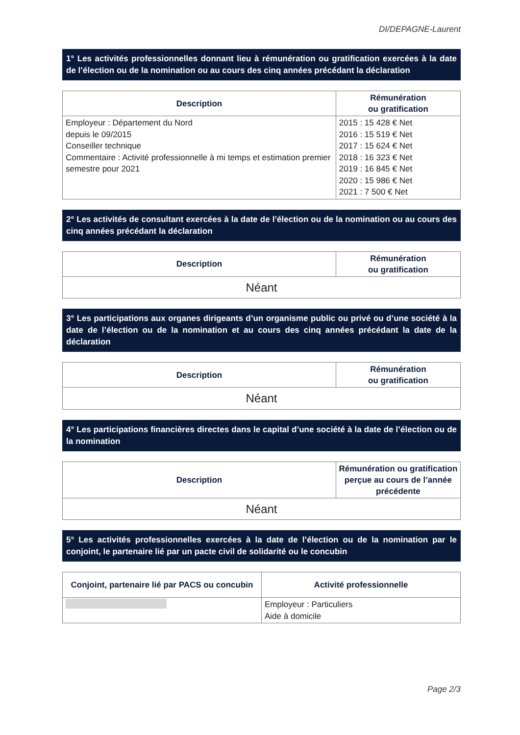DI/DEPAGNE-Laurent
1° Les activités professionnelles donnant lieu à rémunération ou gratification exercées à la date de l’élection ou de la nomination ou au cours des cinq années précédant la déclaration
| Description | Rémunération ou gratification |
| --- | --- |
| Employeur : Département du Nord depuis le 09/2015 Conseiller technique Commentaire : Activité professionnelle à mi temps et estimation premier semestre pour 2021 | 2015 : 15 428 € Net 2016 : 15 519 € Net 2017 : 15 624 € Net 2018 : 16 323 € Net 2019 : 16 845 € Net 2020 : 15 986 € Net 2021 : 7 500 € Net |
2° Les activités de consultant exercées à la date de l’élection ou de la nomination ou au cours des cinq années précédant la déclaration
| Description | Rémunération ou gratification |
| --- | --- |
| Néant | |
3° Les participations aux organes dirigeants d’un organisme public ou privé ou d’une société à la date de l’élection ou de la nomination et au cours des cinq années précédant la date de la déclaration
| Description | Rémunération ou gratification |
| --- | --- |
| Néant | |
4° Les participations financières directes dans le capital d’une société à la date de l’élection ou de la nomination
| Description | Rémunération ou gratification perçue au cours de l’année précédente |
| --- | --- |
| Néant | |
5° Les activités professionnelles exercées à la date de l’élection ou de la nomination par le conjoint, le partenaire lié par un pacte civil de solidarité ou le concubin
| Conjoint, partenaire lié par PACS ou concubin | Activité professionnelle |
| --- | --- |
| | Employeur : Particuliers Aide à domicile |
Page 2/3